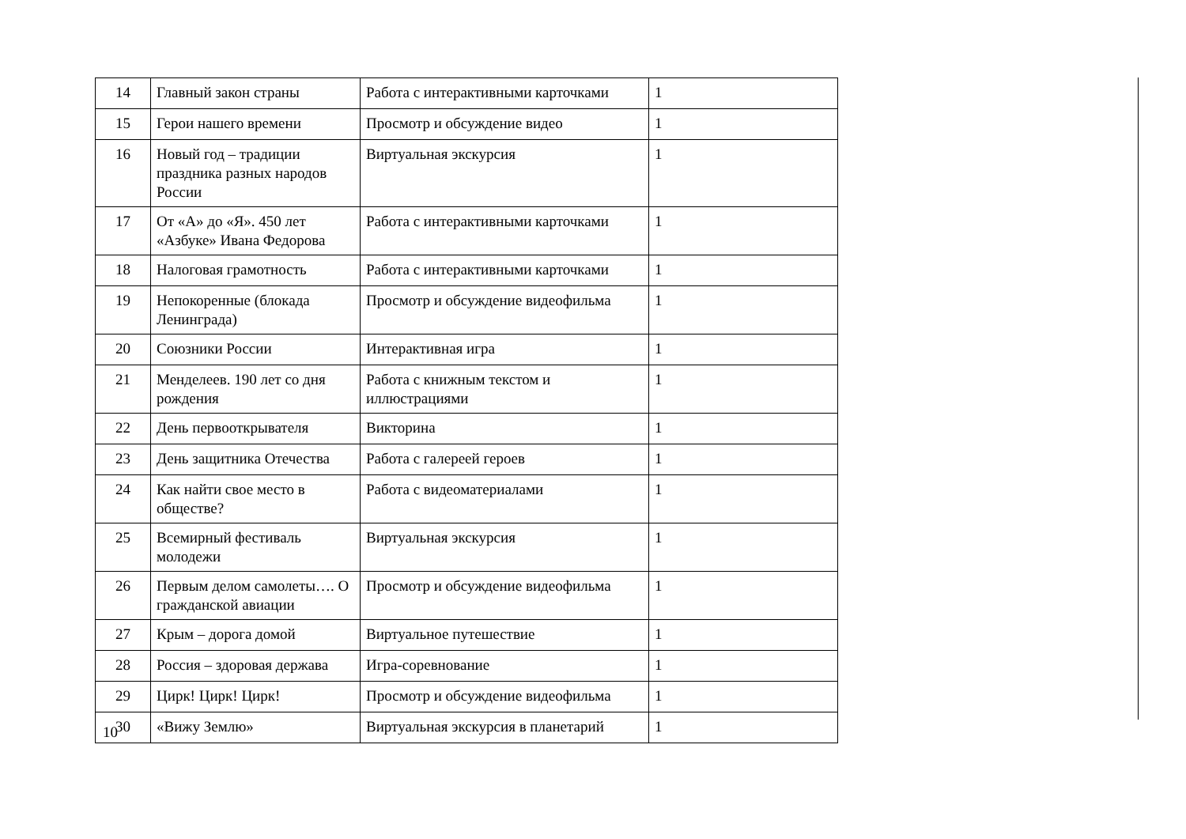| 14 | Главный закон страны | Работа с интерактивными карточками | 1 |
| 15 | Герои нашего времени | Просмотр и обсуждение видео | 1 |
| 16 | Новый год – традиции праздника разных народов России | Виртуальная экскурсия | 1 |
| 17 | От «А» до «Я». 450 лет «Азбуке» Ивана Федорова | Работа с интерактивными карточками | 1 |
| 18 | Налоговая грамотность | Работа с интерактивными карточками | 1 |
| 19 | Непокоренные (блокада Ленинграда) | Просмотр и обсуждение видеофильма | 1 |
| 20 | Союзники России | Интерактивная игра | 1 |
| 21 | Менделеев. 190 лет со дня рождения | Работа с книжным текстом и иллюстрациями | 1 |
| 22 | День первооткрывателя | Викторина | 1 |
| 23 | День защитника Отечества | Работа с галереей героев | 1 |
| 24 | Как найти свое место в обществе? | Работа с видеоматериалами | 1 |
| 25 | Всемирный фестиваль молодежи | Виртуальная экскурсия | 1 |
| 26 | Первым делом самолеты…. О гражданской авиации | Просмотр и обсуждение видеофильма | 1 |
| 27 | Крым – дорога домой | Виртуальное путешествие | 1 |
| 28 | Россия – здоровая держава | Игра-соревнование | 1 |
| 29 | Цирк! Цирк! Цирк! | Просмотр и обсуждение видеофильма | 1 |
| 30 | «Вижу Землю» | Виртуальная экскурсия в планетарий | 1 |
10